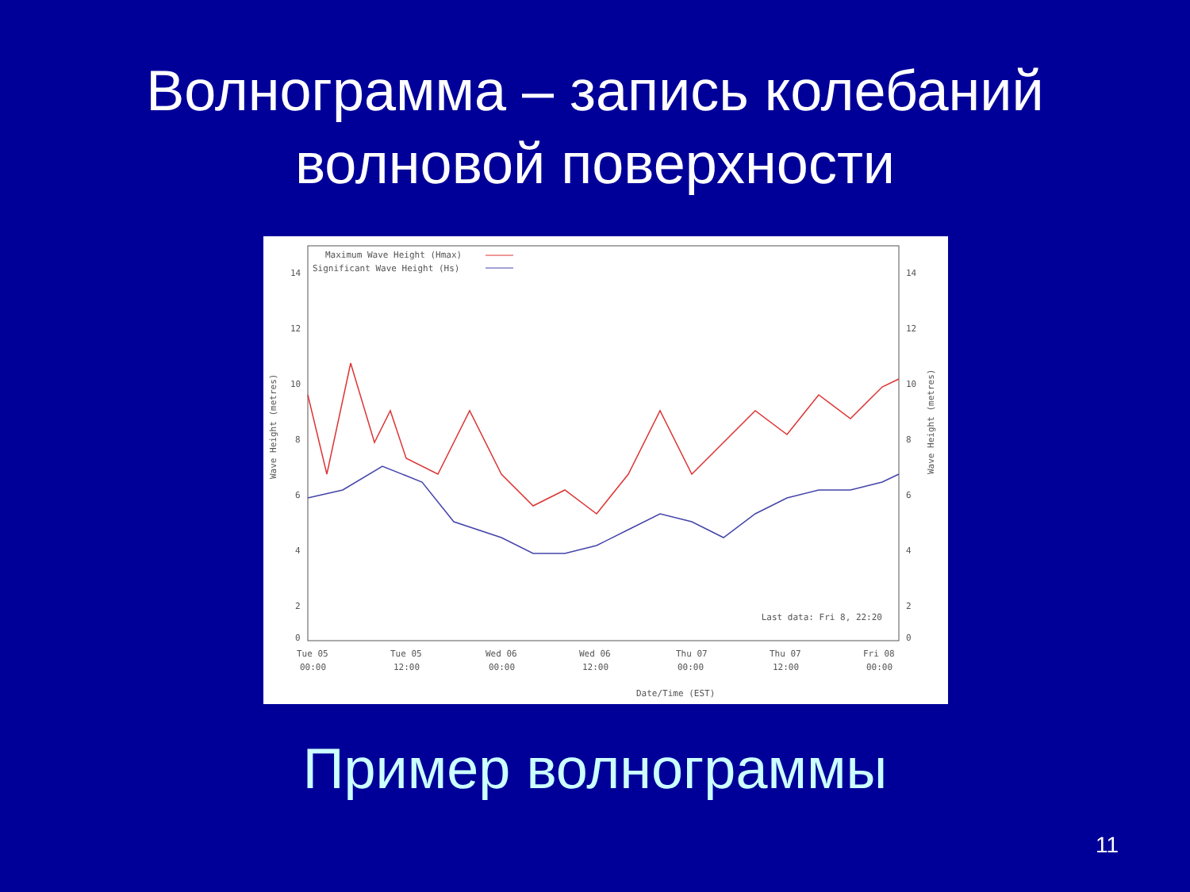Волнограмма – запись колебаний
волновой поверхности
Maximum Wave Height (Hmax)
Significant Wave Height (Hs)
14
12
10
8
6
4
2
0
14
12
10
8
6
4
2
0
Wave Height (metres)
Wave Height (metres)
Last data: Fri 8, 22:20
Tue 05
Tue 05
Wed 06
Wed 06
Thu 07
Thu 07
Fri 08
00:00
12:00
00:00
12:00
00:00
12:00
00:00
Date/Time (EST)
Пример волнограммы
11